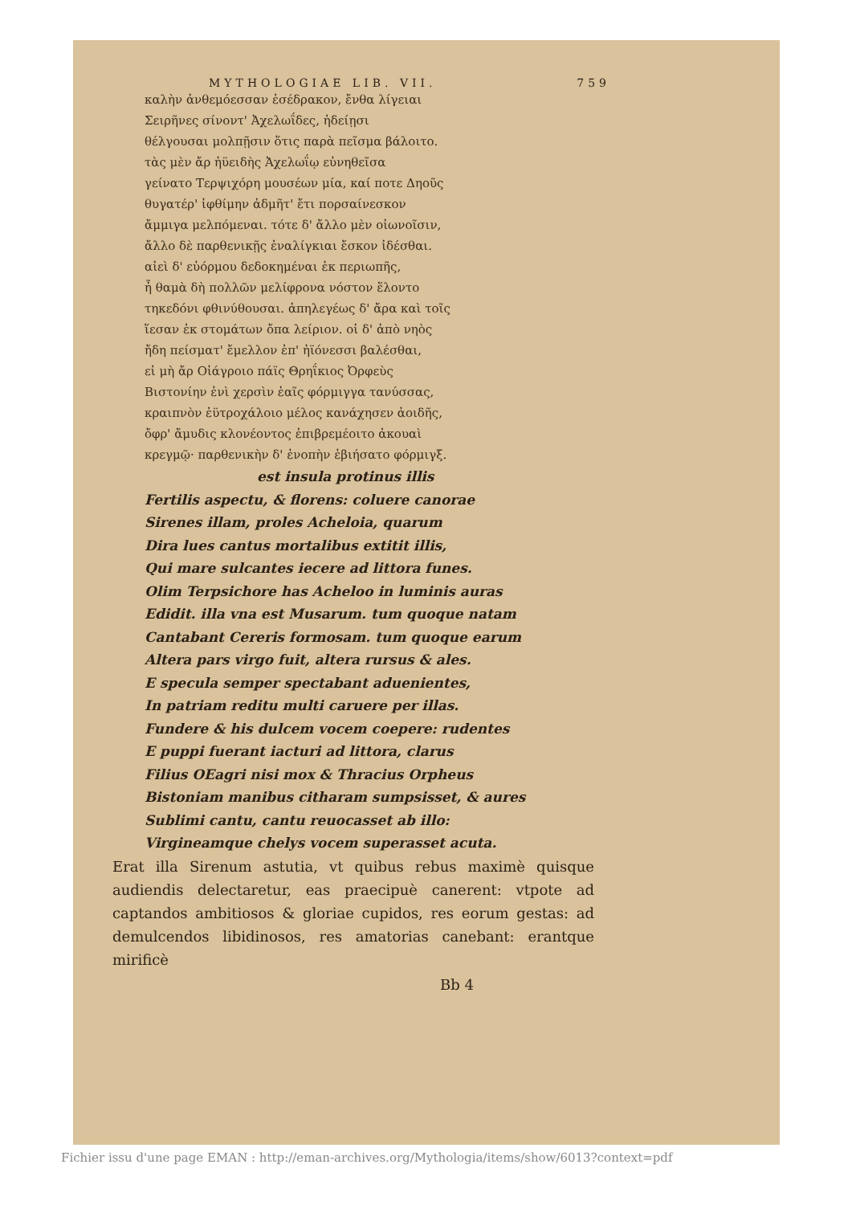MYTHOLOGIAE LIB. VII. 759
καλὴν ἀνθεμόεσσαν ἐσέδρακον, ἔνθα λίγειαι
Σειρῆνες σίνοντ' Ἀχελωΐδες, ἡδείῃσι
θέλγουσαι μολπῇσιν ὅτις παρὰ πεῖσμα βάλοιτο.
τὰς μὲν ἄρ ἠϋειδὴς Ἀχελωΐῳ εὐνηθεῖσα
γείνατο Τερψιχόρη μουσέων μία, καί ποτε Δηοῦς
θυγατέρ' ἰφθίμην ἀδμῆτ' ἔτι πορσαίνεσκον
ἄμμιγα μελπόμεναι. τότε δ' ἄλλο μὲν οἰωνοῖσιν,
ἄλλο δὲ παρθενικῇς ἐναλίγκιαι ἔσκον ἰδέσθαι.
αἰεὶ δ' εὐόρμου δεδοκημέναι ἐκ περιωπῆς,
ἦ θαμὰ δὴ πολλῶν μελίφρονα νόστον ἕλοντο
τηκεδόνι φθινύθουσαι. ἀπηλεγέως δ' ἄρα καὶ τοῖς
ἵεσαν ἐκ στομάτων ὄπα λείριον. οἱ δ' ἀπὸ νηὸς
ἤδη πείσματ' ἔμελλον ἐπ' ἠϊόνεσσι βαλέσθαι,
εἰ μὴ ἄρ Οἰάγροιο πάϊς Θρηΐκιος Ὀρφεὺς
Βιστονίην ἐνὶ χερσὶν ἑαῖς φόρμιγγα τανύσσας,
κραιπνὸν ἐϋτροχάλοιο μέλος κανάχησεν ἀοιδῆς,
ὄφρ' ἄμυδις κλονέοντος ἐπιβρεμέοιτο ἀκουαὶ
κρεγμῷ· παρθενικὴν δ' ἐνοπὴν ἐβιήσατο φόρμιγξ.
est insula protinus illis
Fertilis aspectu, & florens: coluere canorae
Sirenes illam, proles Acheloia, quarum
Dira lues cantus mortalibus extitit illis,
Qui mare sulcantes iecere ad littora funes.
Olim Terpsichore has Acheloo in luminis auras
Edidit. illa vna est Musarum. tum quoque natam
Cantabant Cereris formosam. tum quoque earum
Altera pars virgo fuit, altera rursus & ales.
E specula semper spectabant aduenientes,
In patriam reditu multi caruere per illas.
Fundere & his dulcem vocem coepere: rudentes
E puppi fuerant iacturi ad littora, clarus
Filius OEagri nisi mox & Thracius Orpheus
Bistoniam manibus citharam sumpsisset, & aures
Sublimi cantu, cantu reuocasset ab illo:
Virgineamque chelys vocem superasset acuta.
Erat illa Sirenum astutia, vt quibus rebus maximè quisque audiendis delectaretur, eas praecipuè canerent: vtpote ad captandos ambitiosos & gloriae cupidos, res eorum gestas: ad demulcendos libidinosos, res amatorias canebant: erantque mirificè
Bb 4
Fichier issu d'une page EMAN : http://eman-archives.org/Mythologia/items/show/6013?context=pdf